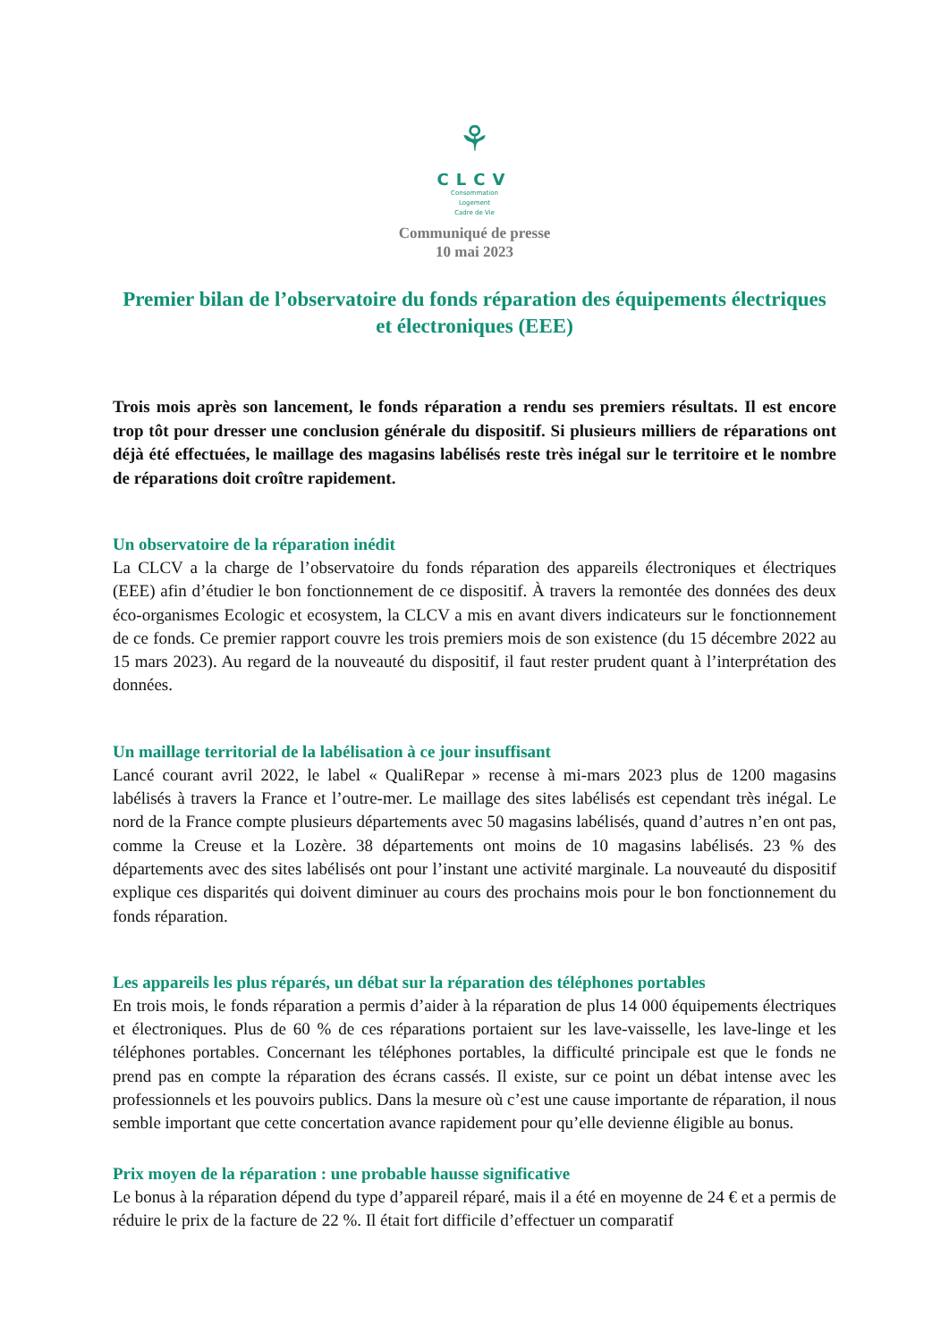⚘
CLCV
Consommation
Logement
Cadre de Vie
Communiqué de presse
10 mai 2023
Premier bilan de l’observatoire du fonds réparation des équipements électriques et électroniques (EEE)
Trois mois après son lancement, le fonds réparation a rendu ses premiers résultats. Il est encore trop tôt pour dresser une conclusion générale du dispositif. Si plusieurs milliers de réparations ont déjà été effectuées, le maillage des magasins labélisés reste très inégal sur le territoire et le nombre de réparations doit croître rapidement.
Un observatoire de la réparation inédit
La CLCV a la charge de l’observatoire du fonds réparation des appareils électroniques et électriques (EEE) afin d’étudier le bon fonctionnement de ce dispositif. À travers la remontée des données des deux éco-organismes Ecologic et ecosystem, la CLCV a mis en avant divers indicateurs sur le fonctionnement de ce fonds. Ce premier rapport couvre les trois premiers mois de son existence (du 15 décembre 2022 au 15 mars 2023). Au regard de la nouveauté du dispositif, il faut rester prudent quant à l’interprétation des données.
Un maillage territorial de la labélisation à ce jour insuffisant
Lancé courant avril 2022, le label « QualiRepar » recense à mi-mars 2023 plus de 1200 magasins labélisés à travers la France et l’outre-mer. Le maillage des sites labélisés est cependant très inégal. Le nord de la France compte plusieurs départements avec 50 magasins labélisés, quand d’autres n’en ont pas, comme la Creuse et la Lozère. 38 départements ont moins de 10 magasins labélisés. 23 % des départements avec des sites labélisés ont pour l’instant une activité marginale. La nouveauté du dispositif explique ces disparités qui doivent diminuer au cours des prochains mois pour le bon fonctionnement du fonds réparation.
Les appareils les plus réparés, un débat sur la réparation des téléphones portables
En trois mois, le fonds réparation a permis d’aider à la réparation de plus 14 000 équipements électriques et électroniques. Plus de 60 % de ces réparations portaient sur les lave-vaisselle, les lave-linge et les téléphones portables. Concernant les téléphones portables, la difficulté principale est que le fonds ne prend pas en compte la réparation des écrans cassés. Il existe, sur ce point un débat intense avec les professionnels et les pouvoirs publics. Dans la mesure où c’est une cause importante de réparation, il nous semble important que cette concertation avance rapidement pour qu’elle devienne éligible au bonus.
Prix moyen de la réparation : une probable hausse significative
Le bonus à la réparation dépend du type d’appareil réparé, mais il a été en moyenne de 24 € et a permis de réduire le prix de la facture de 22 %. Il était fort difficile d’effectuer un comparatif